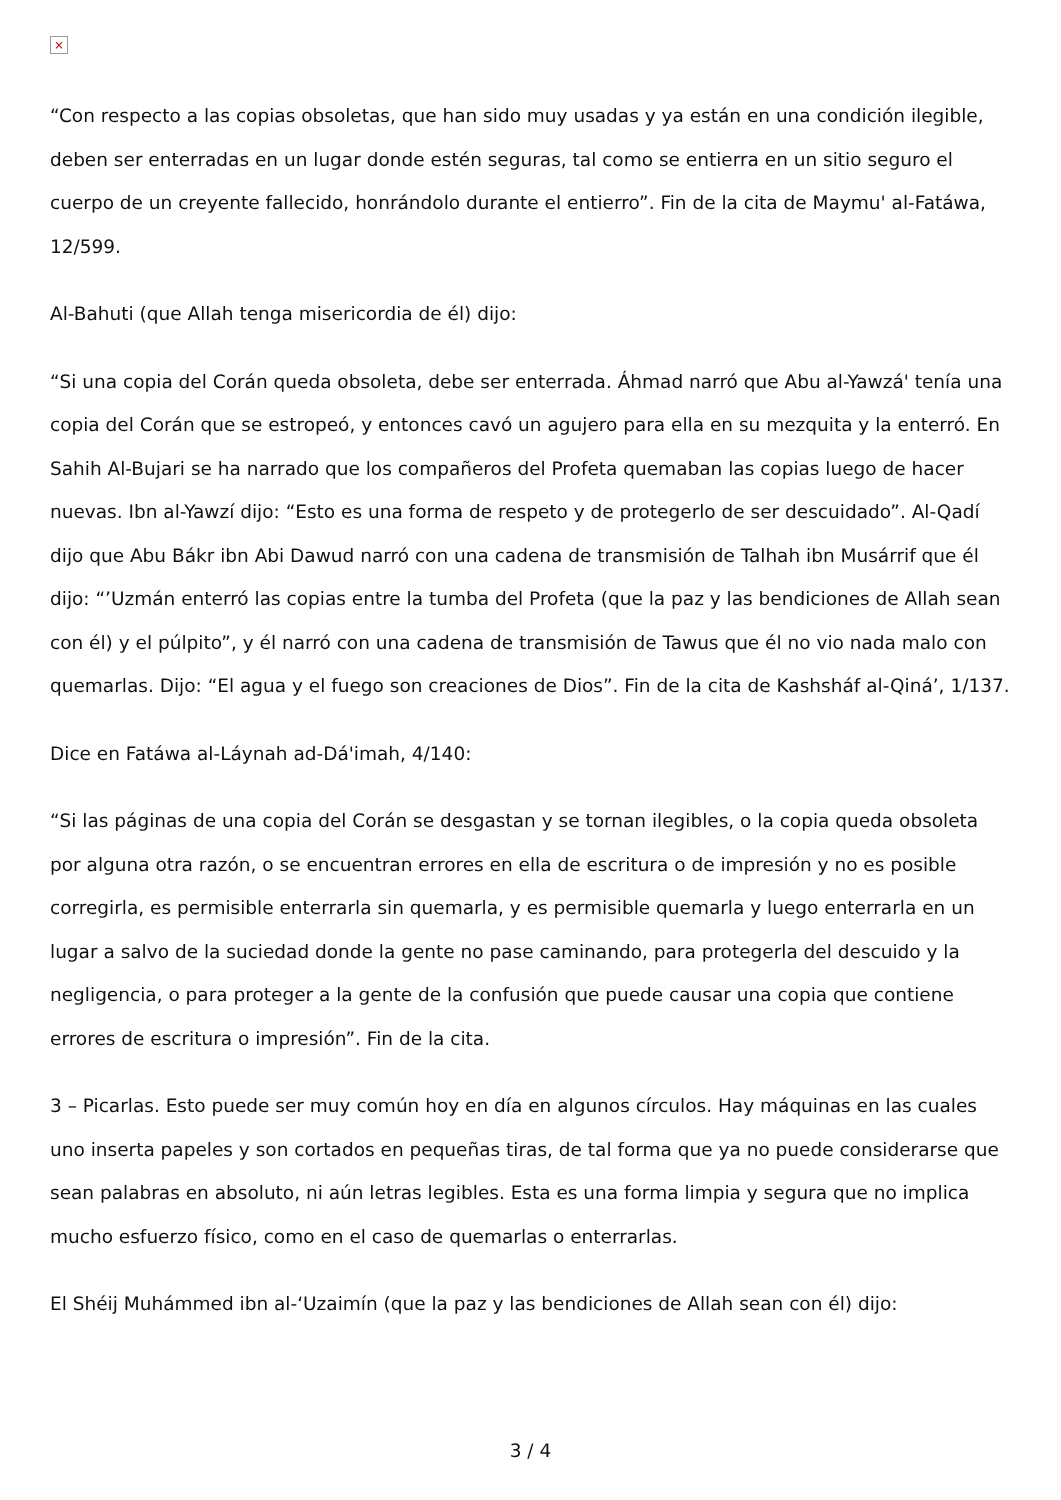×
“Con respecto a las copias obsoletas, que han sido muy usadas y ya están en una condición ilegible, deben ser enterradas en un lugar donde estén seguras, tal como se entierra en un sitio seguro el cuerpo de un creyente fallecido, honrándolo durante el entierro”. Fin de la cita de Maymu' al-Fatáwa, 12/599.
Al-Bahuti (que Allah tenga misericordia de él) dijo:
“Si una copia del Corán queda obsoleta, debe ser enterrada. Áhmad narró que Abu al-Yawzá' tenía una copia del Corán que se estropeó, y entonces cavó un agujero para ella en su mezquita y la enterró. En Sahih Al-Bujari se ha narrado que los compañeros del Profeta quemaban las copias luego de hacer nuevas. Ibn al-Yawzí dijo: “Esto es una forma de respeto y de protegerlo de ser descuidado”. Al-Qadí dijo que Abu Bákr ibn Abi Dawud narró con una cadena de transmisión de Talhah ibn Musárrif que él dijo: “’Uzmán enterró las copias entre la tumba del Profeta (que la paz y las bendiciones de Allah sean con él) y el púlpito”, y él narró con una cadena de transmisión de Tawus que él no vio nada malo con quemarlas. Dijo: “El agua y el fuego son creaciones de Dios”. Fin de la cita de Kashsháf al-Qiná’, 1/137.
Dice en Fatáwa al-Láynah ad-Dá'imah, 4/140:
“Si las páginas de una copia del Corán se desgastan y se tornan ilegibles, o la copia queda obsoleta por alguna otra razón, o se encuentran errores en ella de escritura o de impresión y no es posible corregirla, es permisible enterrarla sin quemarla, y es permisible quemarla y luego enterrarla en un lugar a salvo de la suciedad donde la gente no pase caminando, para protegerla del descuido y la negligencia, o para proteger a la gente de la confusión que puede causar una copia que contiene errores de escritura o impresión”. Fin de la cita.
3 – Picarlas. Esto puede ser muy común hoy en día en algunos círculos. Hay máquinas en las cuales uno inserta papeles y son cortados en pequeñas tiras, de tal forma que ya no puede considerarse que sean palabras en absoluto, ni aún letras legibles. Esta es una forma limpia y segura que no implica mucho esfuerzo físico, como en el caso de quemarlas o enterrarlas.
El Shéij Muhámmed ibn al-‘Uzaimín (que la paz y las bendiciones de Allah sean con él) dijo:
3 / 4